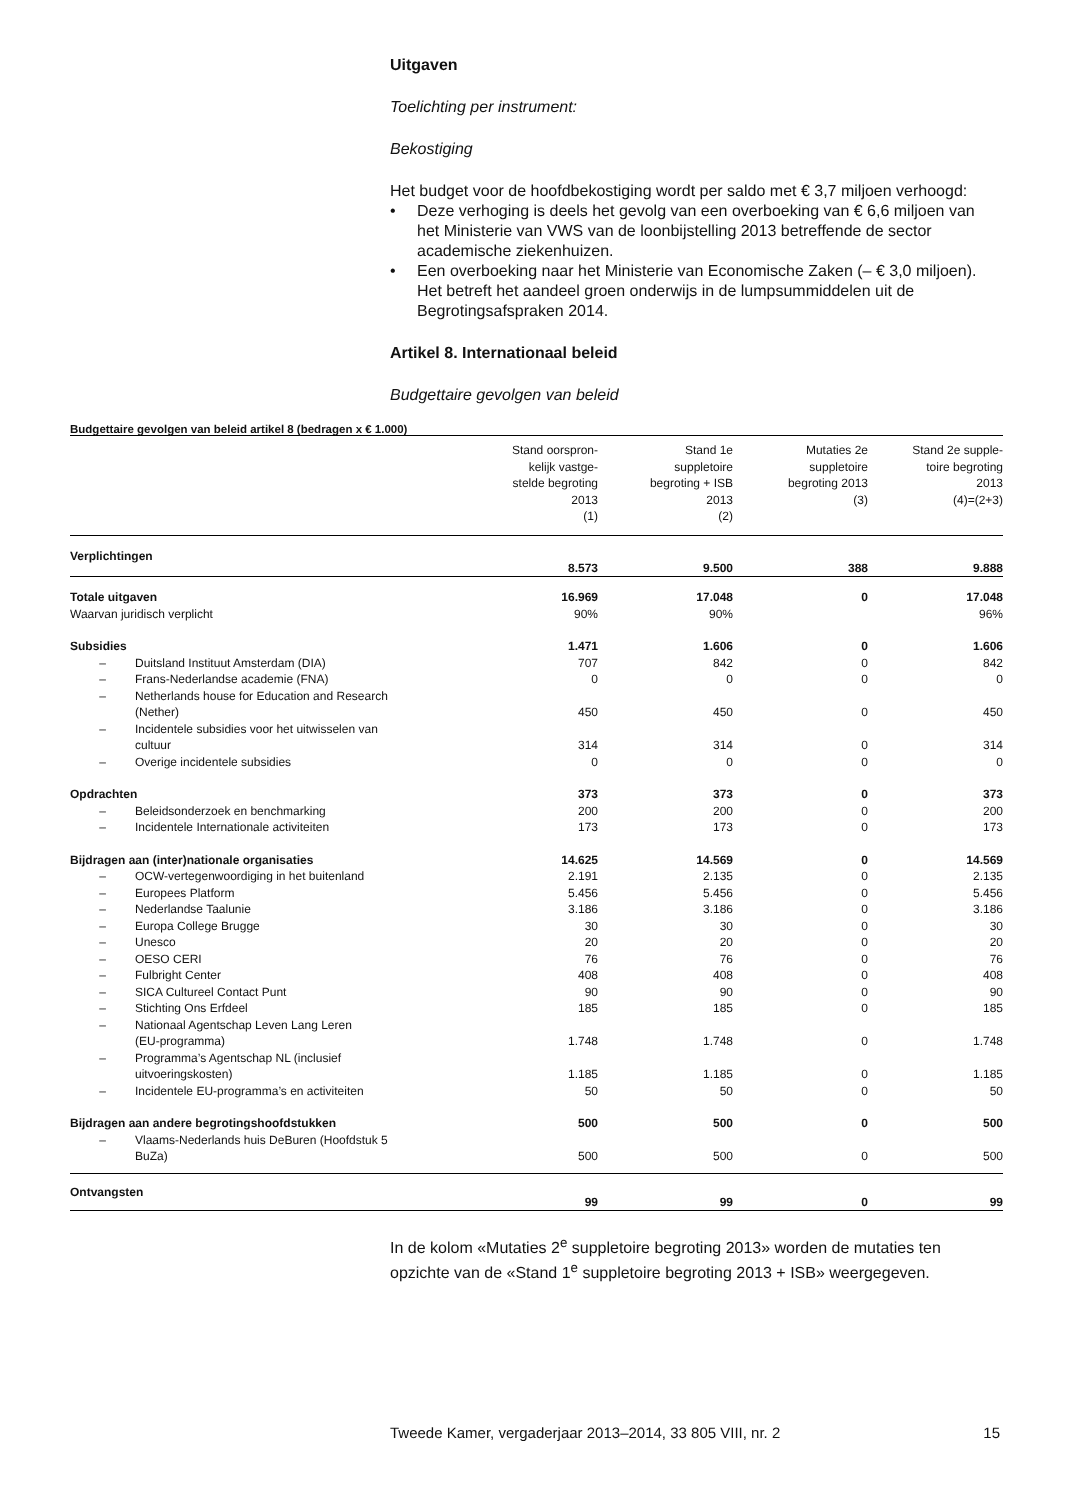Uitgaven
Toelichting per instrument:
Bekostiging
Het budget voor de hoofdbekostiging wordt per saldo met € 3,7 miljoen verhoogd:
• Deze verhoging is deels het gevolg van een overboeking van € 6,6 miljoen van het Ministerie van VWS van de loonbijstelling 2013 betreffende de sector academische ziekenhuizen.
• Een overboeking naar het Ministerie van Economische Zaken (– € 3,0 miljoen). Het betreft het aandeel groen onderwijs in de lumpsummiddelen uit de Begrotingsafspraken 2014.
Artikel 8. Internationaal beleid
Budgettaire gevolgen van beleid
Budgettaire gevolgen van beleid artikel 8 (bedragen x € 1.000)
| | | Stand oorspron- kelijk vastge- stelde begroting 2013 (1) | Stand 1e suppletoire begroting + ISB 2013 (2) | Mutaties 2e suppletoire begroting 2013 (3) | Stand 2e supple- toire begroting 2013 (4)=(2+3) |
| --- | --- | --- | --- | --- | --- |
| Verplichtingen | | 8.573 | 9.500 | 388 | 9.888 |
| Totale uitgaven | | 16.969 | 17.048 | 0 | 17.048 |
| Waarvan juridisch verplicht | | 90% | 90% | | 96% |
| Subsidies | | 1.471 | 1.606 | 0 | 1.606 |
| – | Duitsland Instituut Amsterdam (DIA) | 707 | 842 | 0 | 842 |
| – | Frans-Nederlandse academie (FNA) | 0 | 0 | 0 | 0 |
| – | Netherlands house for Education and Research (Nether) | 450 | 450 | 0 | 450 |
| – | Incidentele subsidies voor het uitwisselen van cultuur | 314 | 314 | 0 | 314 |
| – | Overige incidentele subsidies | 0 | 0 | 0 | 0 |
| Opdrachten | | 373 | 373 | 0 | 373 |
| – | Beleidsonderzoek en benchmarking | 200 | 200 | 0 | 200 |
| – | Incidentele Internationale activiteiten | 173 | 173 | 0 | 173 |
| Bijdragen aan (inter)nationale organisaties | | 14.625 | 14.569 | 0 | 14.569 |
| – | OCW-vertegenwoordiging in het buitenland | 2.191 | 2.135 | 0 | 2.135 |
| – | Europees Platform | 5.456 | 5.456 | 0 | 5.456 |
| – | Nederlandse Taalunie | 3.186 | 3.186 | 0 | 3.186 |
| – | Europa College Brugge | 30 | 30 | 0 | 30 |
| – | Unesco | 20 | 20 | 0 | 20 |
| – | OESO CERI | 76 | 76 | 0 | 76 |
| – | Fulbright Center | 408 | 408 | 0 | 408 |
| – | SICA Cultureel Contact Punt | 90 | 90 | 0 | 90 |
| – | Stichting Ons Erfdeel | 185 | 185 | 0 | 185 |
| – | Nationaal Agentschap Leven Lang Leren (EU-programma) | 1.748 | 1.748 | 0 | 1.748 |
| – | Programma’s Agentschap NL (inclusief uitvoeringskosten) | 1.185 | 1.185 | 0 | 1.185 |
| – | Incidentele EU-programma’s en activiteiten | 50 | 50 | 0 | 50 |
| Bijdragen aan andere begrotingshoofdstukken | | 500 | 500 | 0 | 500 |
| – | Vlaams-Nederlands huis DeBuren (Hoofdstuk 5 BuZa) | 500 | 500 | 0 | 500 |
| Ontvangsten | | 99 | 99 | 0 | 99 |
In de kolom «Mutaties 2<sup>e</sup> suppletoire begroting 2013» worden de mutaties ten opzichte van de «Stand 1<sup>e</sup> suppletoire begroting 2013 + ISB» weergegeven.
Tweede Kamer, vergaderjaar 2013–2014, 33 805 VIII, nr. 2 15